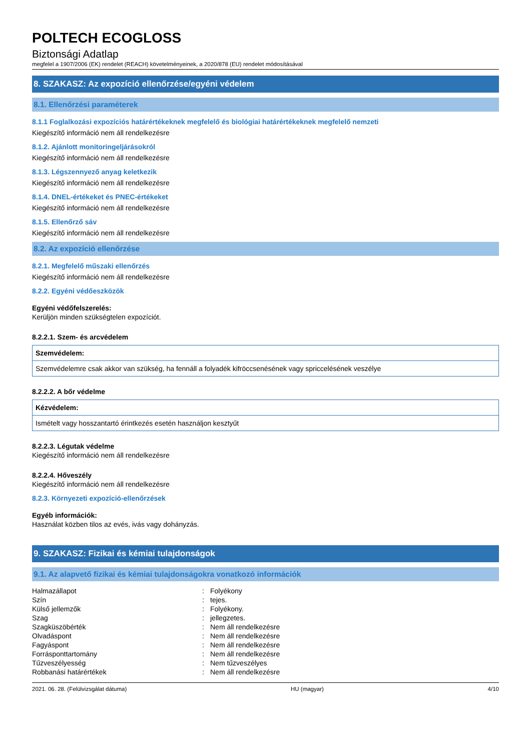POLTECH ECOGLOSS
Biztonsági Adatlap
megfelel a 1907/2006 (EK) rendelet (REACH) követelményeinek, a 2020/878 (EU) rendelet módosításával
8. SZAKASZ: Az expozíció ellenőrzése/egyéni védelem
8.1. Ellenőrzési paraméterek
8.1.1 Foglalkozási expozíciós határértékeknek megfelelő és biológiai határértékeknek megfelelő nemzeti
Kiegészítő információ nem áll rendelkezésre
8.1.2. Ajánlott monitoringeljárásokról
Kiegészítő információ nem áll rendelkezésre
8.1.3. Légszennyező anyag keletkezik
Kiegészítő információ nem áll rendelkezésre
8.1.4. DNEL-értékeket és PNEC-értékeket
Kiegészítő információ nem áll rendelkezésre
8.1.5. Ellenőrző sáv
Kiegészítő információ nem áll rendelkezésre
8.2. Az expozíció ellenőrzése
8.2.1. Megfelelő műszaki ellenőrzés
Kiegészítő információ nem áll rendelkezésre
8.2.2. Egyéni védőeszközök
Egyéni védőfelszerelés:
Kerüljön minden szükségtelen expozíciót.
8.2.2.1. Szem- és arcvédelem
Szemvédelem:
Szemvédelemre csak akkor van szükség, ha fennáll a folyadék kifröccsenésének vagy spriccelésének veszélye
8.2.2.2. A bőr védelme
Kézvédelem:
Ismételt vagy hosszantartó érintkezés esetén használjon kesztyűt
8.2.2.3. Légutak védelme
Kiegészítő információ nem áll rendelkezésre
8.2.2.4. Hőveszély
Kiegészítő információ nem áll rendelkezésre
8.2.3. Környezeti expozíció-ellenőrzések
Egyéb információk:
Használat közben tilos az evés, ivás vagy dohányzás.
9. SZAKASZ: Fizikai és kémiai tulajdonságok
9.1. Az alapvető fizikai és kémiai tulajdonságokra vonatkozó információk
| Halmazállapot | : | Folyékony |
| Szín | : | tejes. |
| Külső jellemzők | : | Folyékony. |
| Szag | : | jellegzetes. |
| Szagküszöbérték | : | Nem áll rendelkezésre |
| Olvadáspont | : | Nem áll rendelkezésre |
| Fagyáspont | : | Nem áll rendelkezésre |
| Forrásponttartomány | : | Nem áll rendelkezésre |
| Tűzveszélyesség | : | Nem tűzveszélyes |
| Robbanási határértékek | : | Nem áll rendelkezésre |
2021. 06. 28. (Felülvizsgálat dátuma) HU (magyar) 4/10